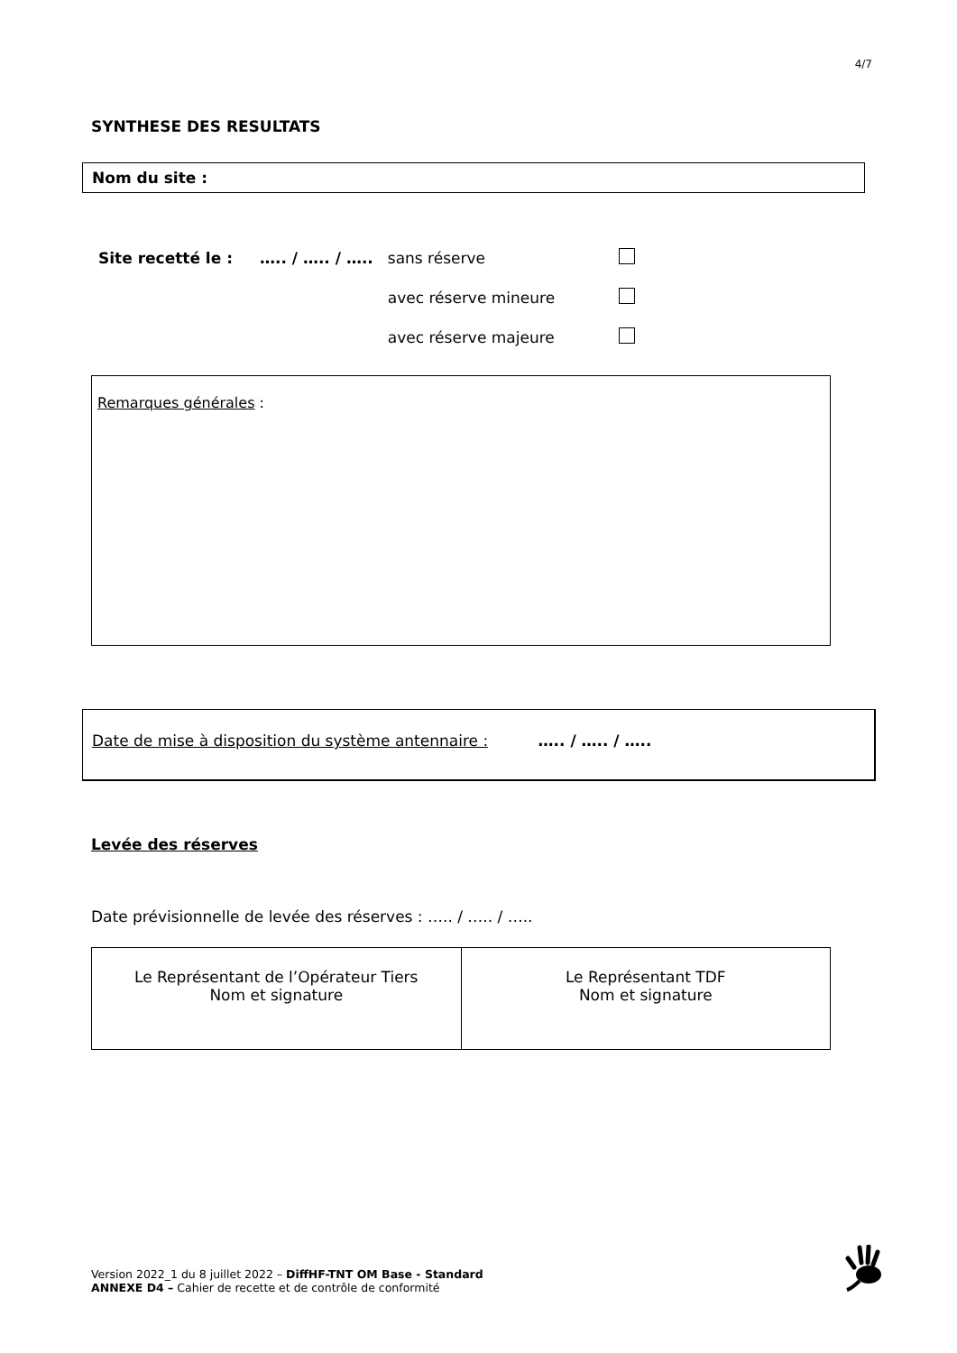4/7
SYNTHESE DES RESULTATS
Nom du site :
| Site recetté le : | ….. / ….. / ….. | sans réserve | |
| | | avec réserve mineure | |
| | | avec réserve majeure | |
Remarques générales :
Date de mise à disposition du système antennaire : ….. / ….. / …..
Levée des réserves
Date prévisionnelle de levée des réserves : ….. / ….. / …..
| Le Représentant de l’Opérateur Tiers Nom et signature | Le Représentant TDF Nom et signature |
Version 2022_1 du 8 juillet 2022 – DiffHF-TNT OM Base - Standard
ANNEXE D4 – Cahier de recette et de contrôle de conformité